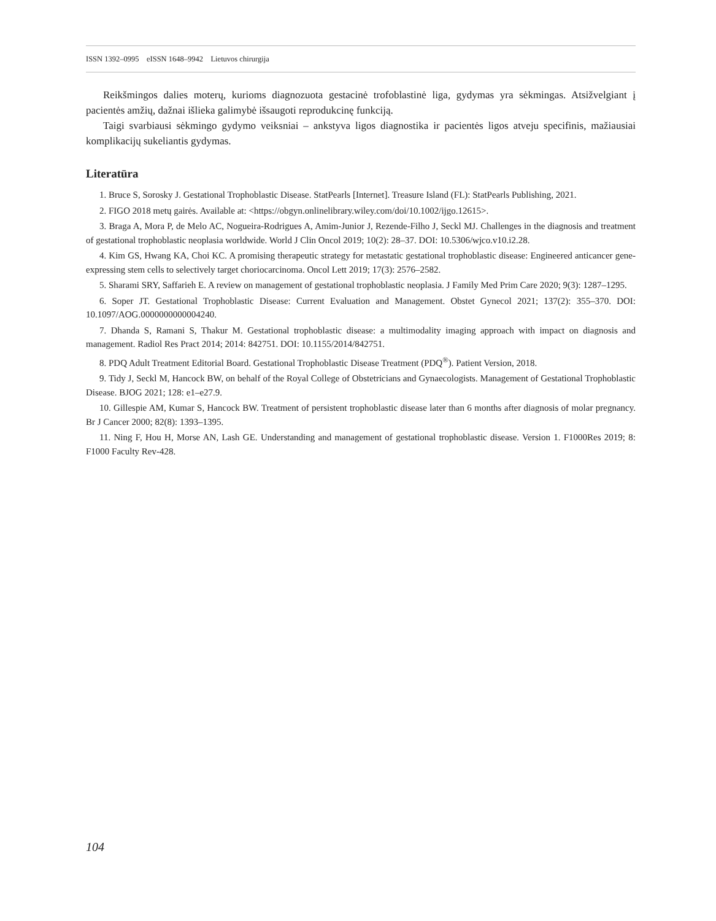ISSN 1392–0995 eISSN 1648–9942 Lietuvos chirurgija
Reikšmingos dalies moterų, kurioms diagnozuota gestacinė trofoblastinė liga, gydymas yra sėkmingas. Atsižvelgiant į pacientės amžių, dažnai išlieka galimybė išsaugoti reprodukcinę funkciją.
Taigi svarbiausi sėkmingo gydymo veiksniai – ankstyva ligos diagnostika ir pacientės ligos atveju specifinis, mažiausiai komplikacijų sukeliantis gydymas.
Literatūra
1. Bruce S, Sorosky J. Gestational Trophoblastic Disease. StatPearls [Internet]. Treasure Island (FL): StatPearls Publishing, 2021.
2. FIGO 2018 metų gairės. Available at: <https://obgyn.onlinelibrary.wiley.com/doi/10.1002/ijgo.12615>.
3. Braga A, Mora P, de Melo AC, Nogueira-Rodrigues A, Amim-Junior J, Rezende-Filho J, Seckl MJ. Challenges in the diagnosis and treatment of gestational trophoblastic neoplasia worldwide. World J Clin Oncol 2019; 10(2): 28–37. DOI: 10.5306/wjco.v10.i2.28.
4. Kim GS, Hwang KA, Choi KC. A promising therapeutic strategy for metastatic gestational trophoblastic disease: Engineered anticancer gene-expressing stem cells to selectively target choriocarcinoma. Oncol Lett 2019; 17(3): 2576–2582.
5. Sharami SRY, Saffarieh E. A review on management of gestational trophoblastic neoplasia. J Family Med Prim Care 2020; 9(3): 1287–1295.
6. Soper JT. Gestational Trophoblastic Disease: Current Evaluation and Management. Obstet Gynecol 2021; 137(2): 355–370. DOI: 10.1097/AOG.0000000000004240.
7. Dhanda S, Ramani S, Thakur M. Gestational trophoblastic disease: a multimodality imaging approach with impact on diagnosis and management. Radiol Res Pract 2014; 2014: 842751. DOI: 10.1155/2014/842751.
8. PDQ Adult Treatment Editorial Board. Gestational Trophoblastic Disease Treatment (PDQ<sup>®</sup>). Patient Version, 2018.
9. Tidy J, Seckl M, Hancock BW, on behalf of the Royal College of Obstetricians and Gynaecologists. Management of Gestational Trophoblastic Disease. BJOG 2021; 128: e1–e27.9.
10. Gillespie AM, Kumar S, Hancock BW. Treatment of persistent trophoblastic disease later than 6 months after diagnosis of molar pregnancy. Br J Cancer 2000; 82(8): 1393–1395.
11. Ning F, Hou H, Morse AN, Lash GE. Understanding and management of gestational trophoblastic disease. Version 1. F1000Res 2019; 8: F1000 Faculty Rev-428.
104